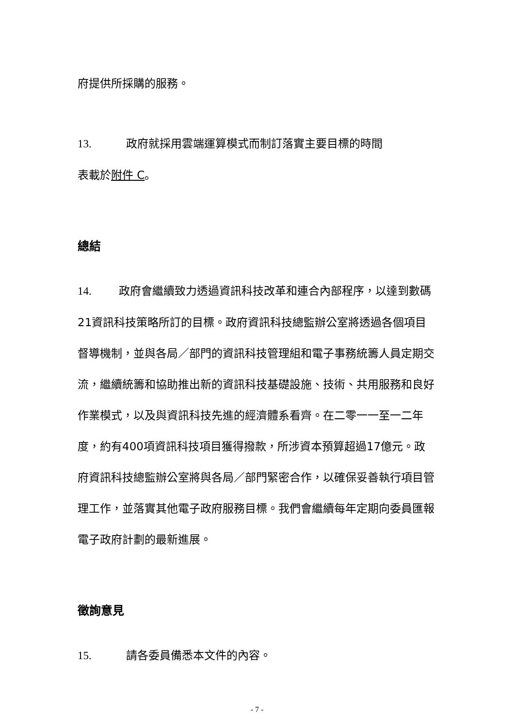府提供所採購的服務。
13. 政府就採用雲端運算模式而制訂落實主要目標的時間
表載於附件 C。
總結
14. 政府會繼續致力透過資訊科技改革和連合內部程序，以達到數碼21資訊科技策略所訂的目標。政府資訊科技總監辦公室將透過各個項目督導機制，並與各局／部門的資訊科技管理組和電子事務統籌人員定期交流，繼續統籌和協助推出新的資訊科技基礎設施、技術、共用服務和良好作業模式，以及與資訊科技先進的經濟體系看齊。在二零一一至一二年度，約有400項資訊科技項目獲得撥款，所涉資本預算超過17億元。政府資訊科技總監辦公室將與各局／部門緊密合作，以確保妥善執行項目管理工作，並落實其他電子政府服務目標。我們會繼續每年定期向委員匯報電子政府計劃的最新進展。
徵詢意見
15. 請各委員備悉本文件的內容。
- 7 -